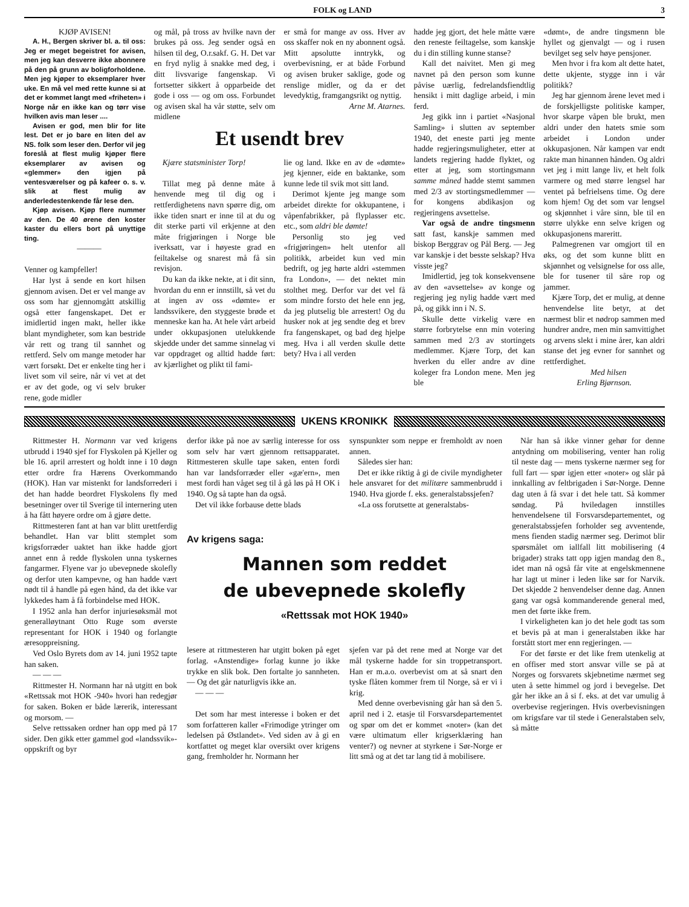FOLK og LAND 3
KJØP AVISEN!
A. H., Bergen skriver bl. a. til oss: Jeg er meget begeistret for avisen, men jeg kan desverre ikke abonnere på den på grunn av boligforholdene. Men jeg kjøper to eksemplarer hver uke. En må vel med rette kunne si at det er kommet langt med «friheten» i Norge når en ikke kan og tørr vise hvilken avis man leser ....
Avisen er god, men blir for lite lest. Det er jo bare en liten del av NS. folk som leser den. Derfor vil jeg foreslå at flest mulig kjøper flere eksemplarer av avisen og «glemmer» den igjen på ventesværelser og på kafeer o. s. v. slik at flest mulig av anderledestenkende får lese den.
Kjøp avisen. Kjøp flere nummer av den. De 40 ørene den koster kaster du ellers bort på unyttige ting.
———
Venner og kampfeller!
Har lyst å sende en kort hilsen gjennom avisen. Det er vel mange av oss som har gjennomgått atskillig også etter fangenskapet. Det er imidlertid ingen makt, heller ikke blant myndigheter, som kan bestride vår rett og trang til sannhet og rettferd. Selv om mange metoder har vært forsøkt. Det er enkelte ting her i livet som vil seire, når vi vet at det er av det gode, og vi selv bruker rene, gode midler
og mål, på tross av hvilke navn der brukes på oss. Jeg sender også en hilsen til deg, O.r.sakf. G. H. Det var en fryd nylig å snakke med deg, i ditt livsvarige fangenskap. Vi fortsetter sikkert å opparbeide det gode i oss — og om oss. Forbundet og avisen skal ha vår støtte, selv om midlene
er små for mange av oss. Hver av oss skaffer nok en ny abonnent også. Mitt apsolutte inntrykk, og overbevisning, er at både Forbund og avisen bruker saklige, gode og renslige midler, og da er det levedyktig, framgangsrikt og nyttig.
Arne M. Atarnes.
Et usendt brev
Kjære statsminister Torp!
Tillat meg på denne måte å henvende meg til dig og i rettferdighetens navn spørre dig, om ikke tiden snart er inne til at du og dit sterke parti vil erkjenne at den måte frigjøringen i Norge ble iverksatt, var i høyeste grad en feiltakelse og snarest må få sin revisjon.
Du kan da ikke nekte, at i dit sinn, hvordan du enn er innstillt, så vet du at ingen av oss «dømte» er landssvikere, den styggeste brøde et menneske kan ha. At hele vårt arbeid under okkupasjonen utelukkende skjedde under det samme sinnelag vi var oppdraget og alltid hadde ført: av kjærlighet og plikt til fami-
lie og land. Ikke en av de «dømte» jeg kjenner, eide en baktanke, som kunne lede til svik mot sitt land.
Derimot kjente jeg mange som arbeidet direkte for okkupantene, i våpenfabrikker, på flyplasser etc. etc., som aldri ble dømte!
Personlig sto jeg ved «frigjøringen» helt utenfor all politikk, arbeidet kun ved min bedrift, og jeg hørte aldri «stemmen fra London», — det nektet min stolthet meg. Derfor var det vel få som mindre forsto det hele enn jeg, da jeg plutselig ble arrestert! Og du husker nok at jeg sendte deg et brev fra fangenskapet, og bad deg hjelpe meg. Hva i all verden skulle dette bety? Hva i all verden
hadde jeg gjort, det hele måtte være den reneste feiltagelse, som kanskje du i din stilling kunne stanse?
Kall det naivitet. Men gi meg navnet på den person som kunne påvise uærlig, fedrelandsfiendtlig hensikt i mitt daglige arbeid, i min ferd.
Jeg gikk inn i partiet «Nasjonal Samling» i slutten av september 1940, det eneste parti jeg mente hadde regjeringsmuligheter, etter at landets regjering hadde flyktet, og etter at jeg, som stortingsmann samme måned hadde stemt sammen med 2/3 av stortingsmedlemmer — for kongens abdikasjon og regjeringens avsettelse.
Var også de andre tingsmenn satt fast, kanskje sammen med biskop Berggrav og Pål Berg. — Jeg var kanskje i det besste selskap? Hva visste jeg?
Imidlertid, jeg tok konsekvensene av den «avsettelse» av konge og regjering jeg nylig hadde vært med på, og gikk inn i N. S.
Skulle dette virkelig være en større forbrytelse enn min votering sammen med 2/3 av stortingets medlemmer. Kjære Torp, det kan hverken du eller andre av dine koleger fra London mene. Men jeg ble
«dømt», de andre tingsmenn ble hyllet og gjenvalgt — og i rusen bevilget seg selv høye pensjoner.
Men hvor i fra kom alt dette hatet, dette ukjente, stygge inn i vår politikk?
Jeg har gjennom årene levet med i de forskjelligste politiske kamper, hvor skarpe våpen ble brukt, men aldri under den hatets smie som arbeidet i London under okkupasjonen. Når kampen var endt rakte man hinannen hånden. Og aldri vet jeg i mitt lange liv, et helt folk varmere og med større lengsel har ventet på befrielsens time. Og dere kom hjem! Og det som var lengsel og skjønnhet i våre sinn, ble til en større ulykke enn selve krigen og okkupasjonens mareritt.
Palmegrenen var omgjort til en øks, og det som kunne blitt en skjønnhet og velsignelse for oss alle, ble for tusener til såre rop og jammer.
Kjære Torp, det er mulig, at denne henvendelse lite betyr, at det nærmest blir et nødrop sammen med hundrer andre, men min samvittighet og arvens slekt i mine årer, kan aldri stanse det jeg evner for sannhet og rettferdighet.
Med hilsen
Erling Bjørnson.
UKENS KRONIKK
Rittmester H. Normann var ved krigens utbrudd i 1940 sjef for Flyskolen på Kjeller og ble 16. april arrestert og holdt inne i 10 døgn etter ordre fra Hærens Overkommando (HOK). Han var mistenkt for landsforrederi i det han hadde beordret Flyskolens fly med besetninger over til Sverige til internering uten å ha fått høyere ordre om å gjøre dette.
Rittmesteren fant at han var blitt urettferdig behandlet. Han var blitt stemplet som krigsforræder uaktet han ikke hadde gjort annet enn å redde flyskolen unna tyskernes fangarmer. Flyene var jo ubevepnede skolefly og derfor uten kampevne, og han hadde vært nødt til å handle på egen hånd, da det ikke var lykkedes ham å få forbindelse med HOK.
I 1952 anla han derfor injuriesøksmål mot generalløytnant Otto Ruge som øverste representant for HOK i 1940 og forlangte æresoppreisning.
Ved Oslo Byrets dom av 14. juni 1952 tapte han saken.
— — —
Rittmester H. Normann har nå utgitt en bok «Rettssak mot HOK -940» hvori han redegjør for saken. Boken er både lærerik, interessant og morsom. —
Selve rettssaken ordner han opp med på 17 sider. Den gikk etter gammel god «landssvik»-oppskrift og byr
derfor ikke på noe av særlig interesse for oss som selv har vært gjennom rettsapparatet. Rittmesteren skulle tape saken, enten fordi han var landsforræder eller «gæ'ern», men mest fordi han våget seg til å gå løs på H OK i 1940. Og så tapte han da også.
Det vil ikke forbause dette blads
synspunkter som neppe er fremholdt av noen annen.
Således sier han:
Det er ikke riktig å gi de civile myndigheter hele ansvaret for det militære sammenbrudd i 1940. Hva gjorde f. eks. generalstabssjefen?
«La oss forutsette at generalstabs-
Av krigens saga:
Mannen som reddet
de ubevepnede skolefly
«Rettssak mot HOK 1940»
lesere at rittmesteren har utgitt boken på eget forlag. «Anstendige» forlag kunne jo ikke trykke en slik bok. Den fortalte jo sannheten. — Og det går naturligvis ikke an.
— — —
Det som har mest interesse i boken er det som forfatteren kaller «Frimodige ytringer om ledelsen på Østlandet». Ved siden av å gi en kortfattet og meget klar oversikt over krigens gang, fremholder hr. Normann her
sjefen var på det rene med at Norge var det mål tyskerne hadde for sin troppetransport. Han er m.a.o. overbevist om at så snart den tyske flåten kommer frem til Norge, så er vi i krig.
Med denne overbevisning går han så den 5. april ned i 2. etasje til Forsvarsdepartementet og spør om det er kommet «noter» (kan det være ultimatum eller krigserklæring han venter?) og nevner at styrkene i Sør-Norge er litt små og at det tar lang tid å mobilisere.
Når han så ikke vinner gehør for denne antydning om mobilisering, venter han rolig til neste dag — mens tyskerne nærmer seg for full fart — spør igjen etter «noter» og slår på innkalling av feltbrigaden i Sør-Norge. Denne dag uten å få svar i det hele tatt. Så kommer søndag. På hviledagen innstilles henvendelsene til Forsvarsdepartementet, og generalstabssjefen forholder seg avventende, mens fienden stadig nærmer seg. Derimot blir spørsmålet om iallfall litt mobilisering (4 brigader) straks tatt opp igjen mandag den 8., idet man nå også får vite at engelskmennene har lagt ut miner i leden like sør for Narvik. Det skjedde 2 henvendelser denne dag. Annen gang var også kommanderende general med, men det førte ikke frem.
I virkeligheten kan jo det hele godt tas som et bevis på at man i generalstaben ikke har forstått stort mer enn regjeringen. —
For det første er det like frem utenkelig at en offiser med stort ansvar ville se på at Norges og forsvarets skjebnetime nærmet seg uten å sette himmel og jord i bevegelse. Det går her ikke an å si f. eks. at det var umulig å overbevise regjeringen. Hvis overbevisningen om krigsfare var til stede i Generalstaben selv, så måtte